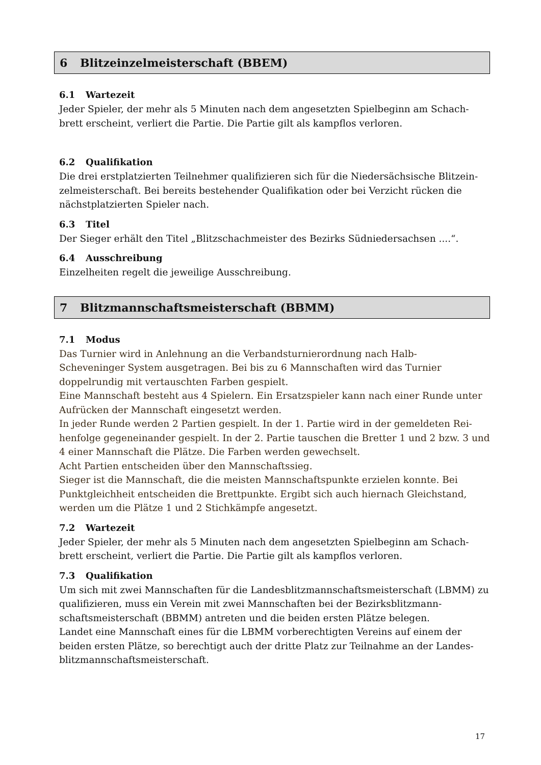6 Blitzeinzelmeisterschaft (BBEM)
6.1 Wartezeit
Jeder Spieler, der mehr als 5 Minuten nach dem angesetzten Spielbeginn am Schach-brett erscheint, verliert die Partie. Die Partie gilt als kampflos verloren.
6.2 Qualifikation
Die drei erstplatzierten Teilnehmer qualifizieren sich für die Niedersächsische Blitzein-zelmeisterschaft. Bei bereits bestehender Qualifikation oder bei Verzicht rücken die nächstplatzierten Spieler nach.
6.3 Titel
Der Sieger erhält den Titel „Blitzschachmeister des Bezirks Südniedersachsen ....“.
6.4 Ausschreibung
Einzelheiten regelt die jeweilige Ausschreibung.
7 Blitzmannschaftsmeisterschaft (BBMM)
7.1 Modus
Das Turnier wird in Anlehnung an die Verbandsturnierordnung nach Halb-
Scheveninger System ausgetragen. Bei bis zu 6 Mannschaften wird das Turnier
doppelrundig mit vertauschten Farben gespielt.
Eine Mannschaft besteht aus 4 Spielern. Ein Ersatzspieler kann nach einer Runde unter Aufrücken der Mannschaft eingesetzt werden.
In jeder Runde werden 2 Partien gespielt. In der 1. Partie wird in der gemeldeten Rei-henfolge gegeneinander gespielt. In der 2. Partie tauschen die Bretter 1 und 2 bzw. 3 und 4 einer Mannschaft die Plätze. Die Farben werden gewechselt.
Acht Partien entscheiden über den Mannschaftssieg.
Sieger ist die Mannschaft, die die meisten Mannschaftspunkte erzielen konnte. Bei Punktgleichheit entscheiden die Brettpunkte. Ergibt sich auch hiernach Gleichstand, werden um die Plätze 1 und 2 Stichkämpfe angesetzt.
7.2 Wartezeit
Jeder Spieler, der mehr als 5 Minuten nach dem angesetzten Spielbeginn am Schach-brett erscheint, verliert die Partie. Die Partie gilt als kampflos verloren.
7.3 Qualifikation
Um sich mit zwei Mannschaften für die Landesblitzmannschaftsmeisterschaft (LBMM) zu qualifizieren, muss ein Verein mit zwei Mannschaften bei der Bezirksblitzmann-schaftsmeisterschaft (BBMM) antreten und die beiden ersten Plätze belegen.
Landet eine Mannschaft eines für die LBMM vorberechtigten Vereins auf einem der beiden ersten Plätze, so berechtigt auch der dritte Platz zur Teilnahme an der Landes-blitzmannschaftsmeisterschaft.
17